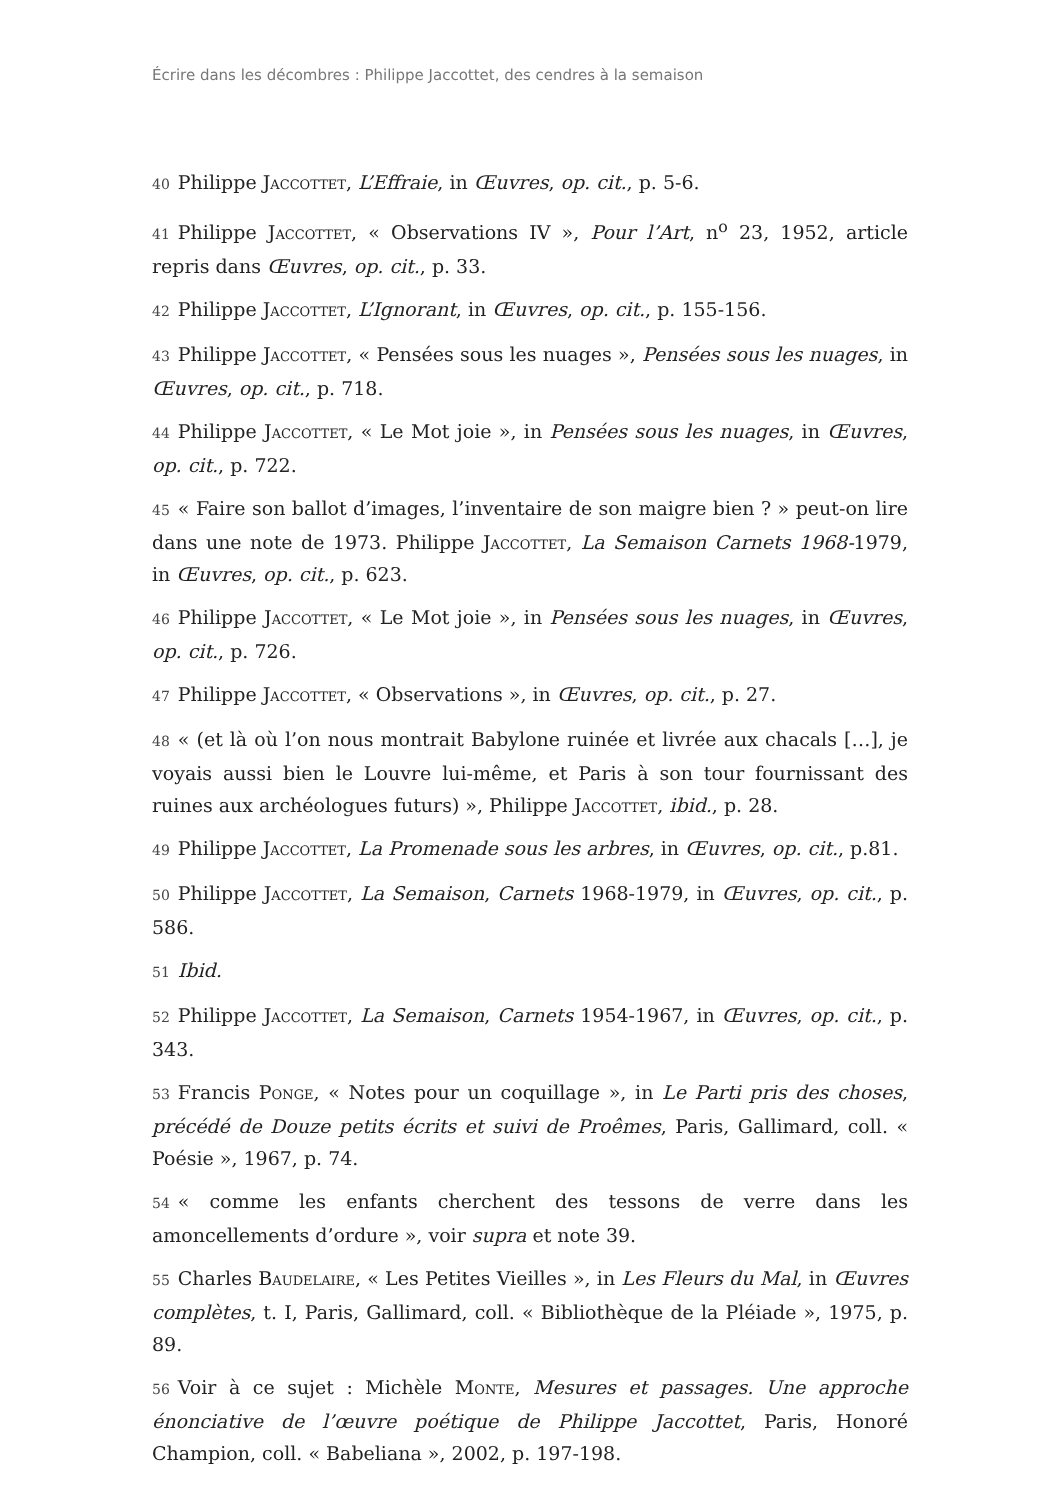Écrire dans les décombres : Philippe Jaccottet, des cendres à la semaison
40 Philippe Jaccottet, L’Effraie, in Œuvres, op. cit., p. 5-6.
41 Philippe Jaccottet, « Observations IV », Pour l’Art, n<sup>o</sup> 23, 1952, article repris dans Œuvres, op. cit., p. 33.
42 Philippe Jaccottet, L’Ignorant, in Œuvres, op. cit., p. 155-156.
43 Philippe Jaccottet, « Pensées sous les nuages », Pensées sous les nuages, in Œuvres, op. cit., p. 718.
44 Philippe Jaccottet, « Le Mot joie », in Pensées sous les nuages, in Œuvres, op. cit., p. 722.
45 « Faire son ballot d’images, l’inventaire de son maigre bien ? » peut-on lire dans une note de 1973. Philippe Jaccottet, La Semaison Carnets 1968-1979, in Œuvres, op. cit., p. 623.
46 Philippe Jaccottet, « Le Mot joie », in Pensées sous les nuages, in Œuvres, op. cit., p. 726.
47 Philippe Jaccottet, « Observations », in Œuvres, op. cit., p. 27.
48 « (et là où l’on nous montrait Babylone ruinée et livrée aux chacals […], je voyais aussi bien le Louvre lui-même, et Paris à son tour fournissant des ruines aux archéologues futurs) », Philippe Jaccottet, ibid., p. 28.
49 Philippe Jaccottet, La Promenade sous les arbres, in Œuvres, op. cit., p.81.
50 Philippe Jaccottet, La Semaison, Carnets 1968-1979, in Œuvres, op. cit., p. 586.
51 Ibid.
52 Philippe Jaccottet, La Semaison, Carnets 1954-1967, in Œuvres, op. cit., p. 343.
53 Francis Ponge, « Notes pour un coquillage », in Le Parti pris des choses, précédé de Douze petits écrits et suivi de Proêmes, Paris, Gallimard, coll. « Poésie », 1967, p. 74.
54 « comme les enfants cherchent des tessons de verre dans les amoncellements d’ordure », voir supra et note 39.
55 Charles Baudelaire, « Les Petites Vieilles », in Les Fleurs du Mal, in Œuvres complètes, t. I, Paris, Gallimard, coll. « Bibliothèque de la Pléiade », 1975, p. 89.
56 Voir à ce sujet : Michèle Monte, Mesures et passages. Une approche énonciative de l’œuvre poétique de Philippe Jaccottet, Paris, Honoré Champion, coll. « Babeliana », 2002, p. 197-198.